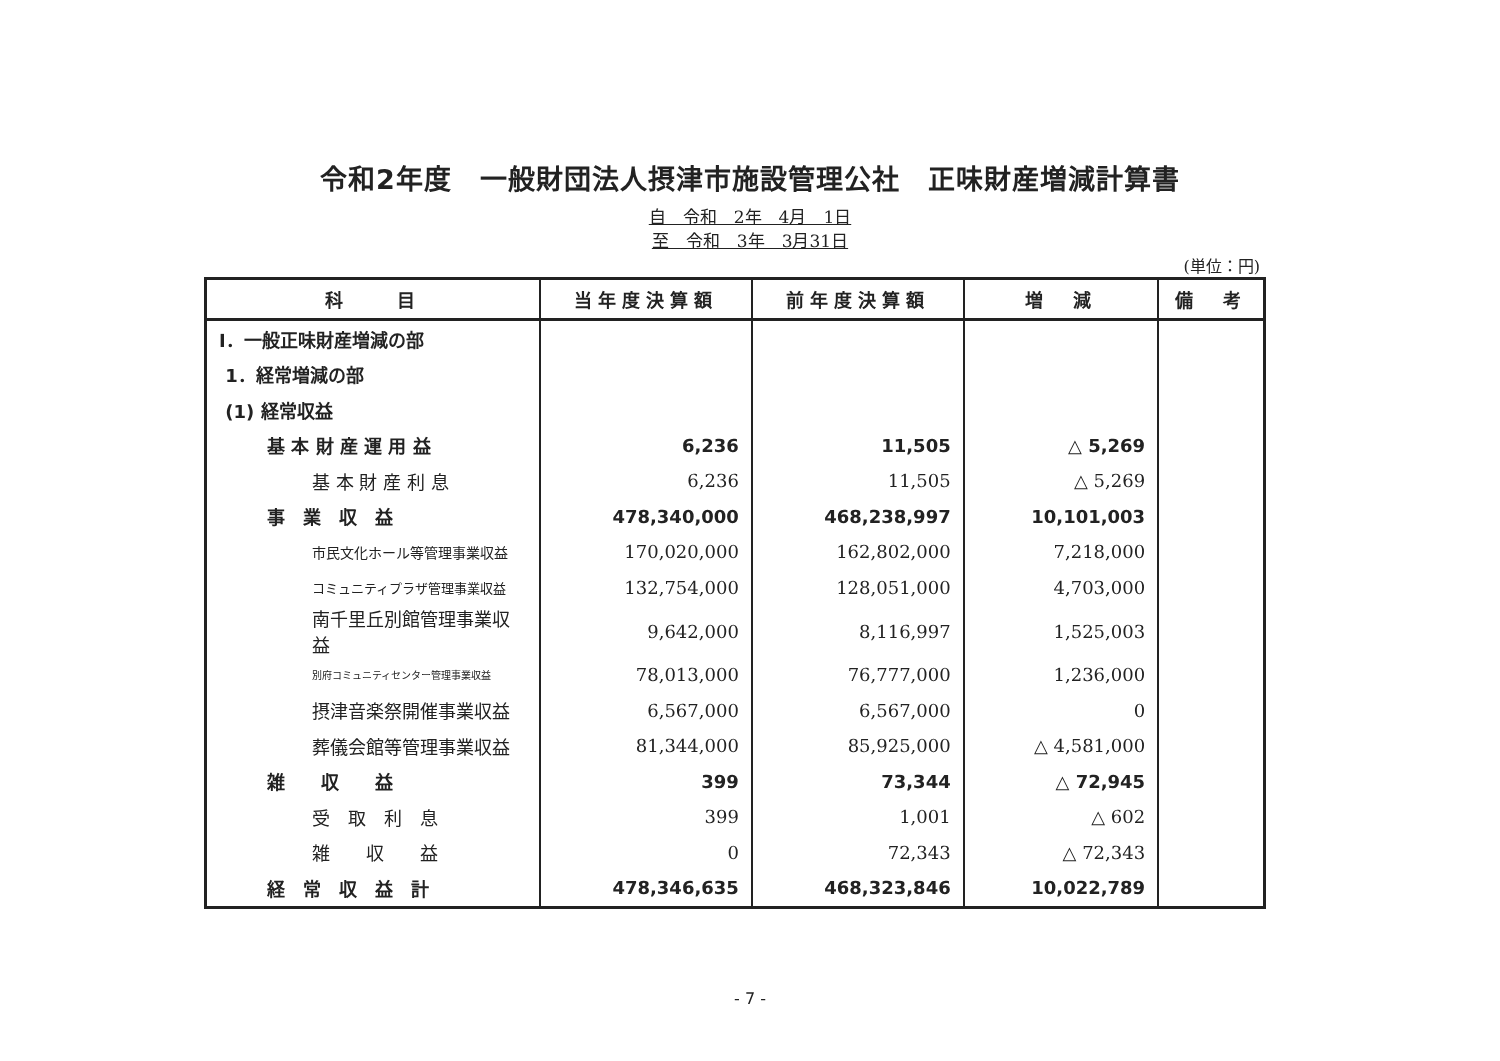令和2年度　一般財団法人摂津市施設管理公社　正味財産増減計算書
自　令和　2年　4月　1日
至　令和　3年　3月31日
(単位：円)
| 科 目 | 当年度決算額 | 前年度決算額 | 増 減 | 備 考 |
| --- | --- | --- | --- | --- |
| Ⅰ．一般正味財産増減の部 | | | | |
| 1．経常増減の部 | | | | |
| (1) 経常収益 | | | | |
| 基 本 財 産 運 用 益 | 6,236 | 11,505 | △ 5,269 | |
| 基 本 財 産 利 息 | 6,236 | 11,505 | △ 5,269 | |
| 事 業 収 益 | 478,340,000 | 468,238,997 | 10,101,003 | |
| 市民文化ホール等管理事業収益 | 170,020,000 | 162,802,000 | 7,218,000 | |
| コミュニティプラザ管理事業収益 | 132,754,000 | 128,051,000 | 4,703,000 | |
| 南千里丘別館管理事業収益 | 9,642,000 | 8,116,997 | 1,525,003 | |
| 別府コミュニティセンター管理事業収益 | 78,013,000 | 76,777,000 | 1,236,000 | |
| 摂津音楽祭開催事業収益 | 6,567,000 | 6,567,000 | 0 | |
| 葬儀会館等管理事業収益 | 81,344,000 | 85,925,000 | △ 4,581,000 | |
| 雑 収 益 | 399 | 73,344 | △ 72,945 | |
| 受 取 利 息 | 399 | 1,001 | △ 602 | |
| 雑 収 益 | 0 | 72,343 | △ 72,343 | |
| 経 常 収 益 計 | 478,346,635 | 468,323,846 | 10,022,789 | |
- 7 -